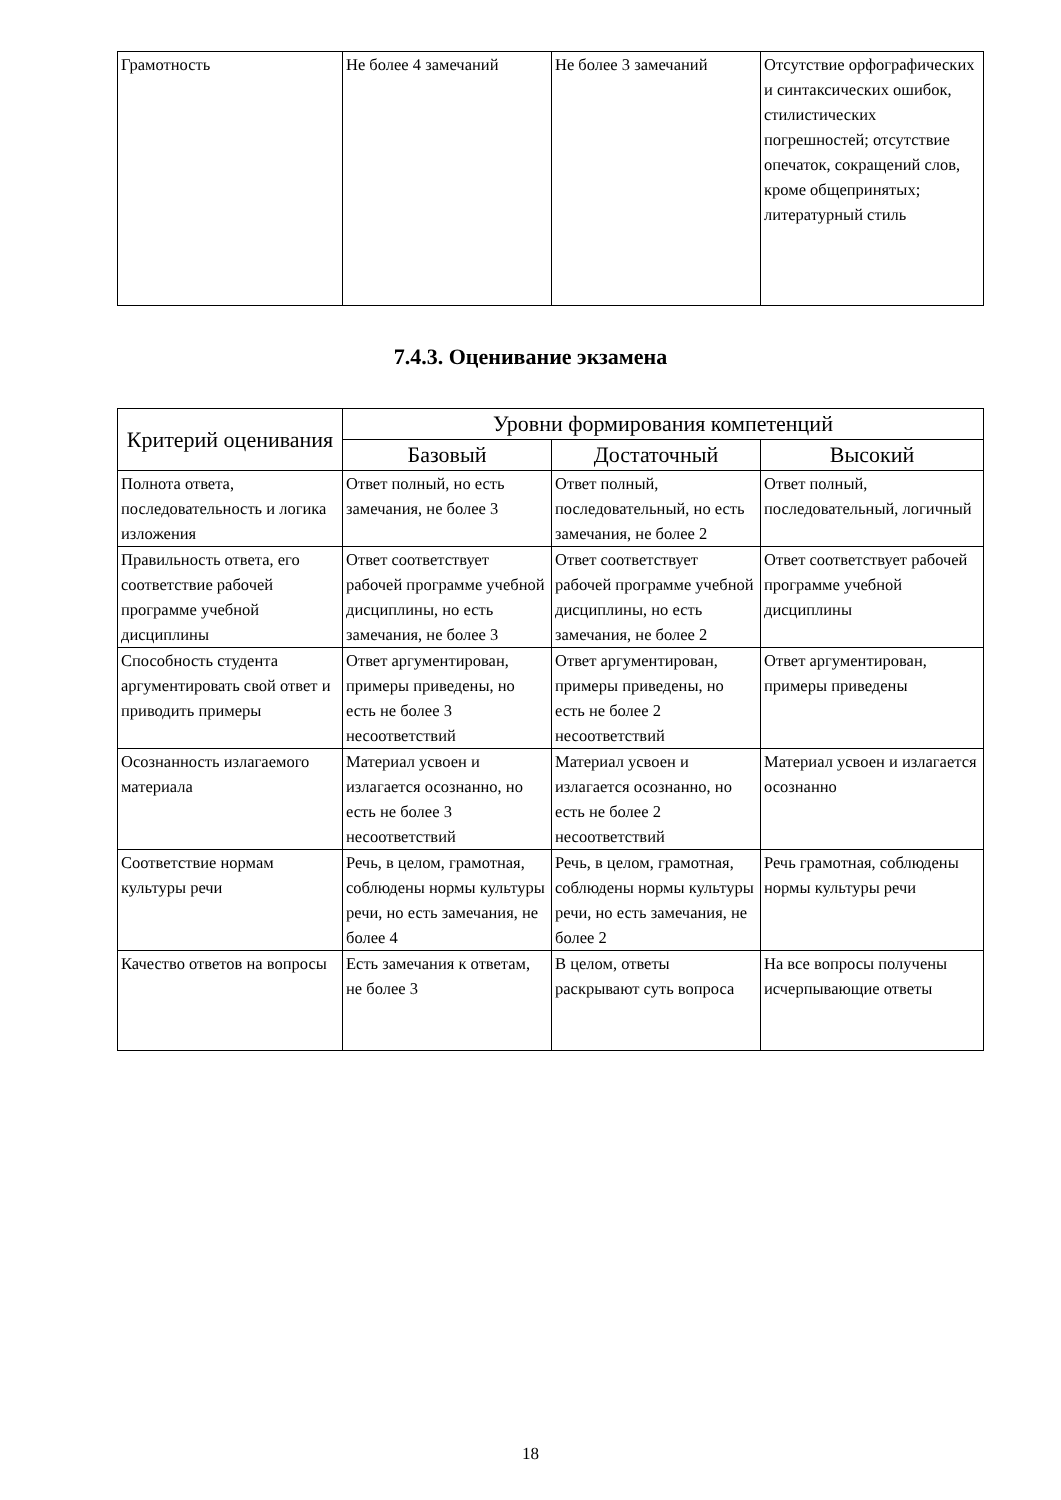| Грамотность | Не более 4 замечаний | Не более 3 замечаний | Отсутствие орфографических и синтаксических ошибок, стилистических погрешностей; отсутствие опечаток, сокращений слов, кроме общепринятых; литературный стиль |
7.4.3. Оценивание экзамена
| Критерий оценивания | Уровни формирования компетенций | | |
| --- | --- | --- | --- |
| | Базовый | Достаточный | Высокий |
| Полнота ответа, последовательность и логика изложения | Ответ полный, но есть замечания, не более 3 | Ответ полный, последовательный, но есть замечания, не более 2 | Ответ полный, последовательный, логичный |
| Правильность ответа, его соответствие рабочей программе учебной дисциплины | Ответ соответствует рабочей программе учебной дисциплины, но есть замечания, не более 3 | Ответ соответствует рабочей программе учебной дисциплины, но есть замечания, не более 2 | Ответ соответствует рабочей программе учебной дисциплины |
| Способность студента аргументировать свой ответ и приводить примеры | Ответ аргументирован, примеры приведены, но есть не более 3 несоответствий | Ответ аргументирован, примеры приведены, но есть не более 2 несоответствий | Ответ аргументирован, примеры приведены |
| Осознанность излагаемого материала | Материал усвоен и излагается осознанно, но есть не более 3 несоответствий | Материал усвоен и излагается осознанно, но есть не более 2 несоответствий | Материал усвоен и излагается осознанно |
| Соответствие нормам культуры речи | Речь, в целом, грамотная, соблюдены нормы культуры речи, но есть замечания, не более 4 | Речь, в целом, грамотная, соблюдены нормы культуры речи, но есть замечания, не более 2 | Речь грамотная, соблюдены нормы культуры речи |
| Качество ответов на вопросы | Есть замечания к ответам, не более 3 | В целом, ответы раскрывают суть вопроса | На все вопросы получены исчерпывающие ответы |
18